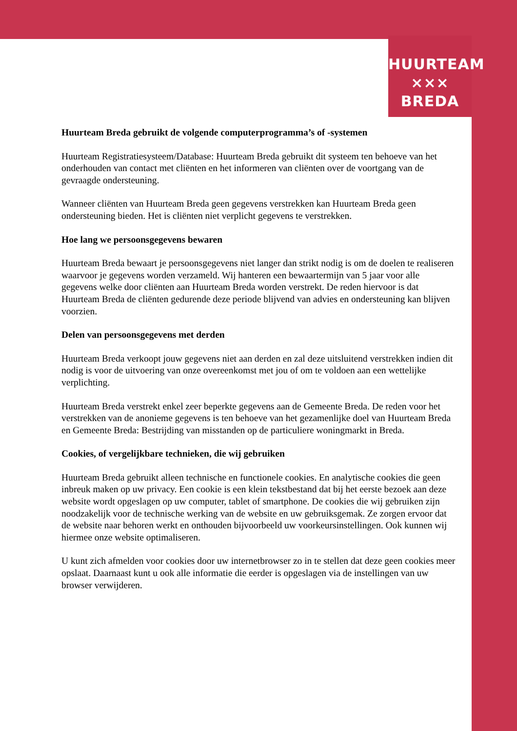HUURTEAM
××× BREDA
Huurteam Breda gebruikt de volgende computerprogramma’s of -systemen
Huurteam Registratiesysteem/Database: Huurteam Breda gebruikt dit systeem ten behoeve van het onderhouden van contact met cliënten en het informeren van cliënten over de voortgang van de gevraagde ondersteuning.
Wanneer cliënten van Huurteam Breda geen gegevens verstrekken kan Huurteam Breda geen ondersteuning bieden. Het is cliënten niet verplicht gegevens te verstrekken.
Hoe lang we persoonsgegevens bewaren
Huurteam Breda bewaart je persoonsgegevens niet langer dan strikt nodig is om de doelen te realiseren waarvoor je gegevens worden verzameld. Wij hanteren een bewaartermijn van 5 jaar voor alle gegevens welke door cliënten aan Huurteam Breda worden verstrekt. De reden hiervoor is dat Huurteam Breda de cliënten gedurende deze periode blijvend van advies en ondersteuning kan blijven voorzien.
Delen van persoonsgegevens met derden
Huurteam Breda verkoopt jouw gegevens niet aan derden en zal deze uitsluitend verstrekken indien dit nodig is voor de uitvoering van onze overeenkomst met jou of om te voldoen aan een wettelijke verplichting.
Huurteam Breda verstrekt enkel zeer beperkte gegevens aan de Gemeente Breda. De reden voor het verstrekken van de anonieme gegevens is ten behoeve van het gezamenlijke doel van Huurteam Breda en Gemeente Breda: Bestrijding van misstanden op de particuliere woningmarkt in Breda.
Cookies, of vergelijkbare technieken, die wij gebruiken
Huurteam Breda gebruikt alleen technische en functionele cookies. En analytische cookies die geen inbreuk maken op uw privacy. Een cookie is een klein tekstbestand dat bij het eerste bezoek aan deze website wordt opgeslagen op uw computer, tablet of smartphone. De cookies die wij gebruiken zijn noodzakelijk voor de technische werking van de website en uw gebruiksgemak. Ze zorgen ervoor dat de website naar behoren werkt en onthouden bijvoorbeeld uw voorkeursinstellingen. Ook kunnen wij hiermee onze website optimaliseren.
U kunt zich afmelden voor cookies door uw internetbrowser zo in te stellen dat deze geen cookies meer opslaat. Daarnaast kunt u ook alle informatie die eerder is opgeslagen via de instellingen van uw browser verwijderen.